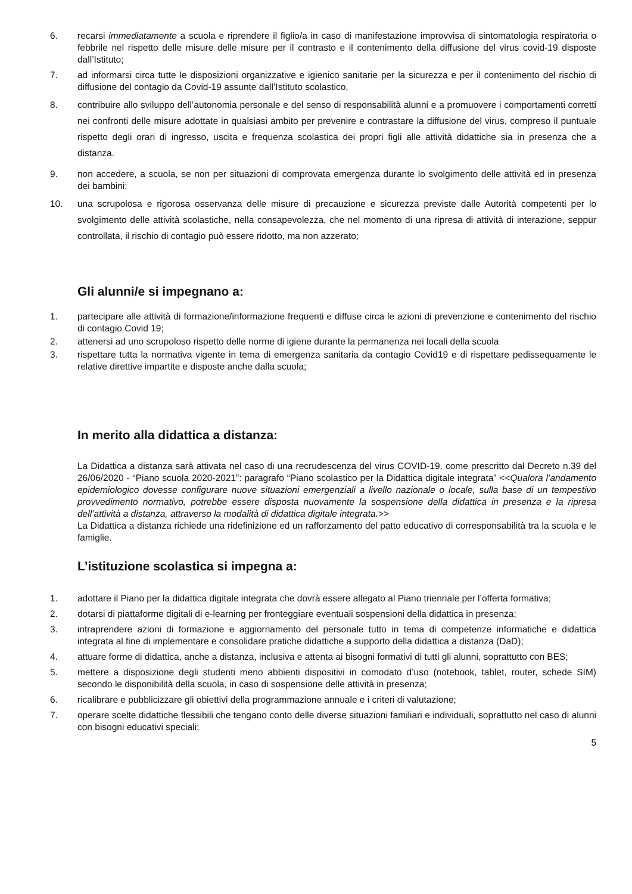6. recarsi immediatamente a scuola e riprendere il figlio/a in caso di manifestazione improvvisa di sintomatologia respiratoria o febbrile nel rispetto delle misure delle misure per il contrasto e il contenimento della diffusione del virus covid-19 disposte dall’Istituto;
7. ad informarsi circa tutte le disposizioni organizzative e igienico sanitarie per la sicurezza e per il contenimento del rischio di diffusione del contagio da Covid-19 assunte dall’Istituto scolastico,
8. contribuire allo sviluppo dell’autonomia personale e del senso di responsabilità alunni e a promuovere i comportamenti corretti nei confronti delle misure adottate in qualsiasi ambito per prevenire e contrastare la diffusione del virus, compreso il puntuale rispetto degli orari di ingresso, uscita e frequenza scolastica dei propri figli alle attività didattiche sia in presenza che a distanza.
9. non accedere, a scuola, se non per situazioni di comprovata emergenza durante lo svolgimento delle attività ed in presenza dei bambini;
10. una scrupolosa e rigorosa osservanza delle misure di precauzione e sicurezza previste dalle Autorità competenti per lo svolgimento delle attività scolastiche, nella consapevolezza, che nel momento di una ripresa di attività di interazione, seppur controllata, il rischio di contagio può essere ridotto, ma non azzerato;
Gli alunni/e si impegnano a:
1. partecipare alle attività di formazione/informazione frequenti e diffuse circa le azioni di prevenzione e contenimento del rischio di contagio Covid 19;
2. attenersi ad uno scrupoloso rispetto delle norme di igiene durante la permanenza nei locali della scuola
3. rispettare tutta la normativa vigente in tema di emergenza sanitaria da contagio Covid19 e di rispettare pedissequamente le relative direttive impartite e disposte anche dalla scuola;
In merito alla didattica a distanza:
La Didattica a distanza sarà attivata nel caso di una recrudescenza del virus COVID-19, come prescritto dal Decreto n.39 del 26/06/2020 - “Piano scuola 2020-2021”: paragrafo “Piano scolastico per la Didattica digitale integrata” <<Qualora l’andamento epidemiologico dovesse configurare nuove situazioni emergenziali a livello nazionale o locale, sulla base di un tempestivo provvedimento normativo, potrebbe essere disposta nuovamente la sospensione della didattica in presenza e la ripresa dell’attività a distanza, attraverso la modalità di didattica digitale integrata.>>
La Didattica a distanza richiede una ridefinizione ed un rafforzamento del patto educativo di corresponsabilità tra la scuola e le famiglie.
L’istituzione scolastica si impegna a:
1. adottare il Piano per la didattica digitale integrata che dovrà essere allegato al Piano triennale per l’offerta formativa;
2. dotarsi di piattaforme digitali di e-learning per fronteggiare eventuali sospensioni della didattica in presenza;
3. intraprendere azioni di formazione e aggiornamento del personale tutto in tema di competenze informatiche e didattica integrata al fine di implementare e consolidare pratiche didattiche a supporto della didattica a distanza (DaD);
4. attuare forme di didattica, anche a distanza, inclusiva e attenta ai bisogni formativi di tutti gli alunni, soprattutto con BES;
5. mettere a disposizione degli studenti meno abbienti dispositivi in comodato d’uso (notebook, tablet, router, schede SIM) secondo le disponibilità della scuola, in caso di sospensione delle attività in presenza;
6. ricalibrare e pubblicizzare gli obiettivi della programmazione annuale e i criteri di valutazione;
7. operare scelte didattiche flessibili che tengano conto delle diverse situazioni familiari e individuali, soprattutto nel caso di alunni con bisogni educativi speciali;
5